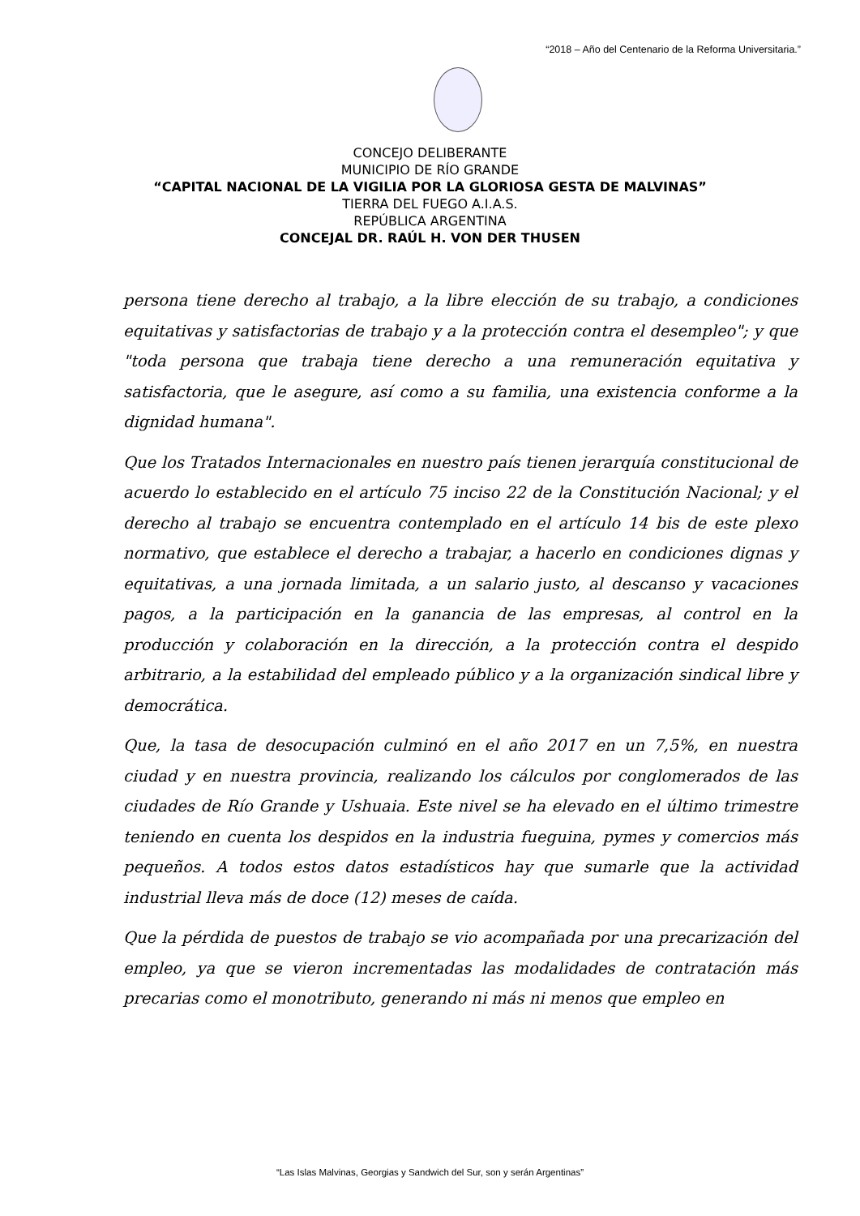“2018 – Año del Centenario de la Reforma Universitaria.”
CONCEJO DELIBERANTE
MUNICIPIO DE RÍO GRANDE
“CAPITAL NACIONAL DE LA VIGILIA POR LA GLORIOSA GESTA DE MALVINAS”
TIERRA DEL FUEGO A.I.A.S.
REPÚBLICA ARGENTINA
CONCEJAL DR. RAÚL H. VON DER THUSEN
persona tiene derecho al trabajo, a la libre elección de su trabajo, a condiciones equitativas y satisfactorias de trabajo y a la protección contra el desempleo"; y que "toda persona que trabaja tiene derecho a una remuneración equitativa y satisfactoria, que le asegure, así como a su familia, una existencia conforme a la dignidad humana".
Que los Tratados Internacionales en nuestro país tienen jerarquía constitucional de acuerdo lo establecido en el artículo 75 inciso 22 de la Constitución Nacional; y el derecho al trabajo se encuentra contemplado en el artículo 14 bis de este plexo normativo, que establece el derecho a trabajar, a hacerlo en condiciones dignas y equitativas, a una jornada limitada, a un salario justo, al descanso y vacaciones pagos, a la participación en la ganancia de las empresas, al control en la producción y colaboración en la dirección, a la protección contra el despido arbitrario, a la estabilidad del empleado público y a la organización sindical libre y democrática.
Que, la tasa de desocupación culminó en el año 2017 en un 7,5%, en nuestra ciudad y en nuestra provincia, realizando los cálculos por conglomerados de las ciudades de Río Grande y Ushuaia. Este nivel se ha elevado en el último trimestre teniendo en cuenta los despidos en la industria fueguina, pymes y comercios más pequeños. A todos estos datos estadísticos hay que sumarle que la actividad industrial lleva más de doce (12) meses de caída.
Que la pérdida de puestos de trabajo se vio acompañada por una precarización del empleo, ya que se vieron incrementadas las modalidades de contratación más precarias como el monotributo, generando ni más ni menos que empleo en
“Las Islas Malvinas, Georgias y Sandwich del Sur, son y serán Argentinas”